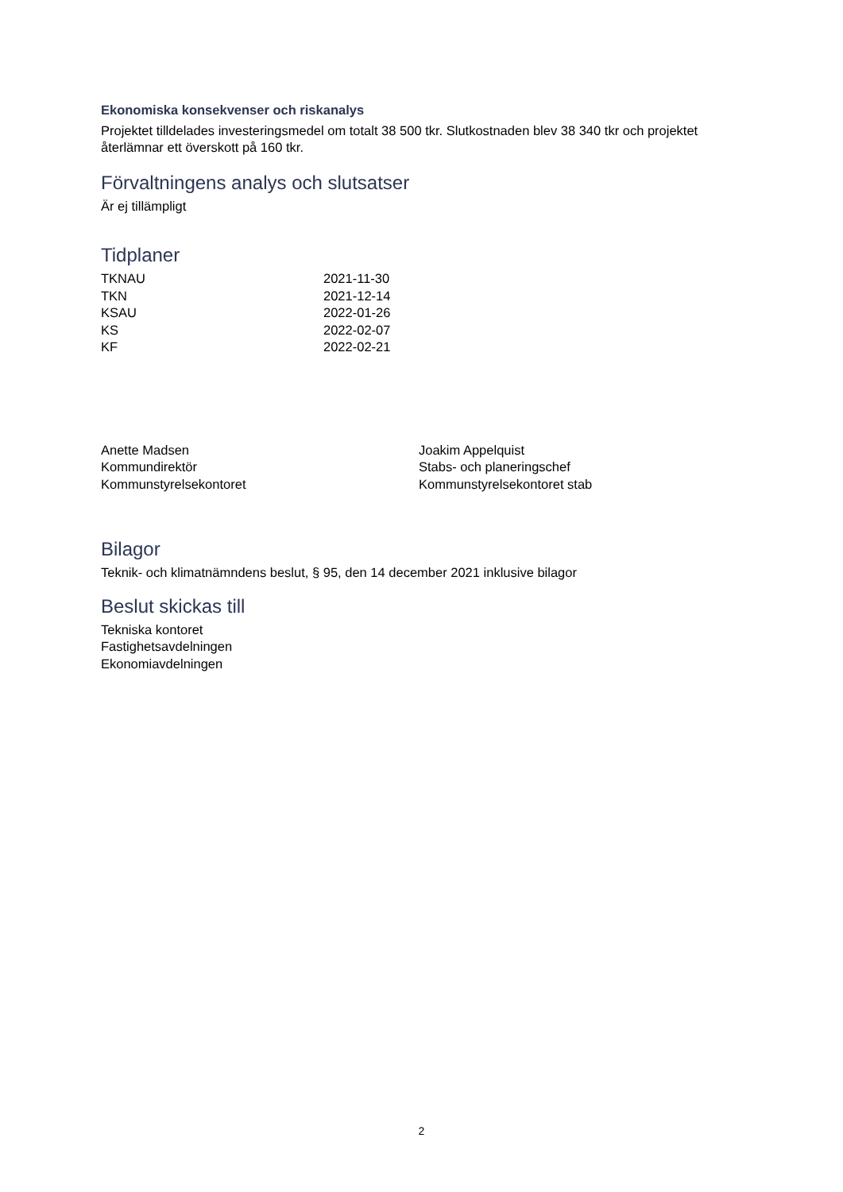Ekonomiska konsekvenser och riskanalys
Projektet tilldelades investeringsmedel om totalt 38 500 tkr. Slutkostnaden blev 38 340 tkr och projektet återlämnar ett överskott på 160 tkr.
Förvaltningens analys och slutsatser
Är ej tillämpligt
Tidplaner
TKNAU 2021-11-30
TKN 2021-12-14
KSAU 2022-01-26
KS 2022-02-07
KF 2022-02-21
Anette Madsen
Kommundirektör
Kommunstyrelsekontoret
Joakim Appelquist
Stabs- och planeringschef
Kommunstyrelsekontoret stab
Bilagor
Teknik- och klimatnämndens beslut, § 95, den 14 december 2021 inklusive bilagor
Beslut skickas till
Tekniska kontoret
Fastighetsavdelningen
Ekonomiavdelningen
2